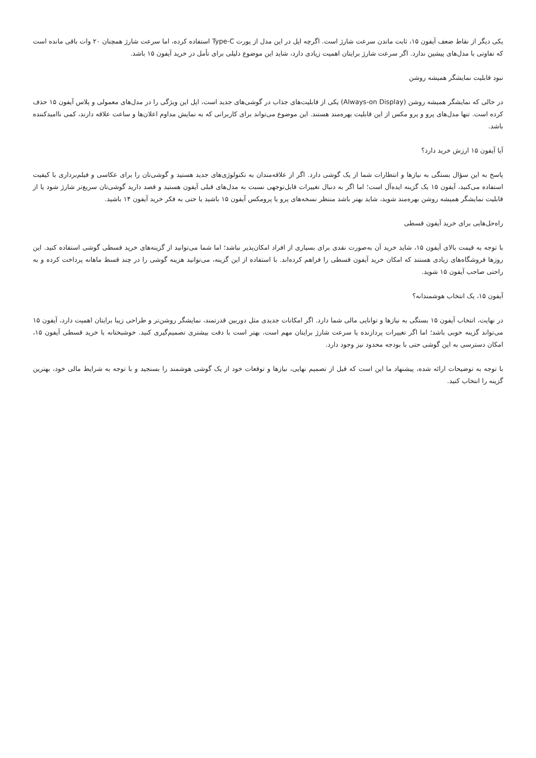یکی دیگر از نقاط ضعف آیفون ۱۵، ثابت ماندن سرعت شارژ است. اگرچه اپل در این مدل از پورت Type-C استفاده کرده، اما سرعت شارژ همچنان ۲۰ وات باقی مانده است که تفاوتی با مدل‌های پیشین ندارد. اگر سرعت شارژ برایتان اهمیت زیادی دارد، شاید این موضوع دلیلی برای تأمل در خرید آیفون ۱۵ باشد.
نبود قابلیت نمایشگر همیشه روشن
در حالی که نمایشگر همیشه روشن (Always-on Display) یکی از قابلیت‌های جذاب در گوشی‌های جدید است، اپل این ویژگی را در مدل‌های معمولی و پلاس آیفون ۱۵ حذف کرده است. تنها مدل‌های پرو و پرو مکس از این قابلیت بهره‌مند هستند. این موضوع می‌تواند برای کاربرانی که به نمایش مداوم اعلان‌ها و ساعت علاقه دارند، کمی ناامیدکننده باشد.
آیا آیفون ۱۵ ارزش خرید دارد؟
پاسخ به این سؤال بستگی به نیازها و انتظارات شما از یک گوشی دارد. اگر از علاقه‌مندان به تکنولوژی‌های جدید هستید و گوشی‌تان را برای عکاسی و فیلم‌برداری با کیفیت استفاده می‌کنید، آیفون ۱۵ یک گزینه ایده‌آل است؛ اما اگر به دنبال تغییرات قابل‌توجهی نسبت به مدل‌های قبلی آیفون هستید و قصد دارید گوشی‌تان سریع‌تر شارژ شود یا از قابلیت نمایشگر همیشه روشن بهره‌مند شوید، شاید بهتر باشد منتظر نسخه‌های پرو یا پرومکس آیفون ۱۵ باشید یا حتی به فکر خرید آیفون ۱۴ باشید.
راه‌حل‌هایی برای خرید آیفون قسطی
با توجه به قیمت بالای آیفون ۱۵، شاید خرید آن به‌صورت نقدی برای بسیاری از افراد امکان‌پذیر نباشد؛ اما شما می‌توانید از گزینه‌های خرید قسطی گوشی استفاده کنید. این روزها فروشگاه‌های زیادی هستند که امکان خرید آیفون قسطی را فراهم کرده‌اند. با استفاده از این گزینه، می‌توانید هزینه گوشی را در چند قسط ماهانه پرداخت کرده و به راحتی صاحب آیفون ۱۵ شوید.
آیفون ۱۵، یک انتخاب هوشمندانه؟
در نهایت، انتخاب آیفون ۱۵ بستگی به نیازها و توانایی مالی شما دارد. اگر امکانات جدیدی مثل دوربین قدرتمند، نمایشگر روشن‌تر و طراحی زیبا برایتان اهمیت دارد، آیفون ۱۵ می‌تواند گزینه خوبی باشد؛ اما اگر تغییرات پردازنده یا سرعت شارژ برایتان مهم است، بهتر است با دقت بیشتری تصمیم‌گیری کنید. خوشبختانه با خرید قسطی آیفون ۱۵، امکان دسترسی به این گوشی حتی با بودجه محدود نیز وجود دارد.
با توجه به توضیحات ارائه شده، پیشنهاد ما این است که قبل از تصمیم نهایی، نیازها و توقعات خود از یک گوشی هوشمند را بسنجید و با توجه به شرایط مالی خود، بهترین گزینه را انتخاب کنید.